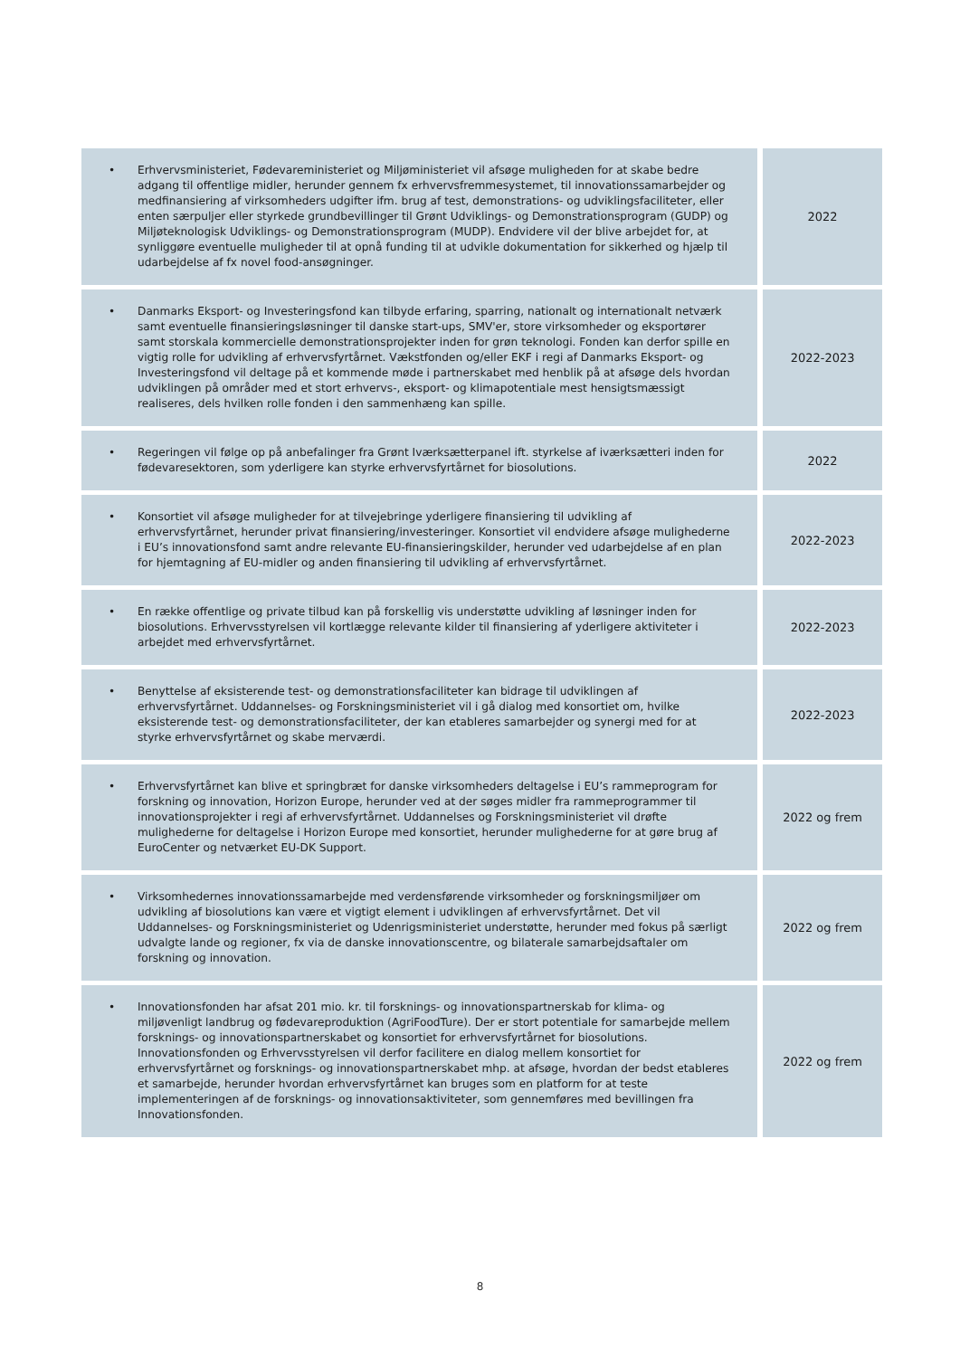| • Erhvervsministeriet, Fødevareministeriet og Miljøministeriet vil afsøge muligheden for at skabe bedre adgang til offentlige midler, herunder gennem fx erhvervsfremmesystemet, til innovationssamarbejder og medfinansiering af virksomheders udgifter ifm. brug af test, demonstrations- og udviklingsfaciliteter, eller enten særpuljer eller styrkede grundbevillinger til Grønt Udviklings- og Demonstrationsprogram (GUDP) og Miljøteknologisk Udviklings- og Demonstrationsprogram (MUDP). Endvidere vil der blive arbejdet for, at synliggøre eventuelle muligheder til at opnå funding til at udvikle dokumentation for sikkerhed og hjælp til udarbejdelse af fx novel food-ansøgninger. | 2022 |
| • Danmarks Eksport- og Investeringsfond kan tilbyde erfaring, sparring, nationalt og internationalt netværk samt eventuelle finansieringsløsninger til danske start-ups, SMV'er, store virksomheder og eksportører samt storskala kommercielle demonstrationsprojekter inden for grøn teknologi. Fonden kan derfor spille en vigtig rolle for udvikling af erhvervsfyrtårnet. Vækstfonden og/eller EKF i regi af Danmarks Eksport- og Investeringsfond vil deltage på et kommende møde i partnerskabet med henblik på at afsøge dels hvordan udviklingen på områder med et stort erhvervs-, eksport- og klimapotentiale mest hensigtsmæssigt realiseres, dels hvilken rolle fonden i den sammenhæng kan spille. | 2022-2023 |
| • Regeringen vil følge op på anbefalinger fra Grønt Iværksætterpanel ift. styrkelse af iværksætteri inden for fødevaresektoren, som yderligere kan styrke erhvervsfyrtårnet for biosolutions. | 2022 |
| • Konsortiet vil afsøge muligheder for at tilvejebringe yderligere finansiering til udvikling af erhvervsfyrtårnet, herunder privat finansiering/investeringer. Konsortiet vil endvidere afsøge mulighederne i EU’s innovationsfond samt andre relevante EU-finansieringskilder, herunder ved udarbejdelse af en plan for hjemtagning af EU-midler og anden finansiering til udvikling af erhvervsfyrtårnet. | 2022-2023 |
| • En række offentlige og private tilbud kan på forskellig vis understøtte udvikling af løsninger inden for biosolutions. Erhvervsstyrelsen vil kortlægge relevante kilder til finansiering af yderligere aktiviteter i arbejdet med erhvervsfyrtårnet. | 2022-2023 |
| • Benyttelse af eksisterende test- og demonstrationsfaciliteter kan bidrage til udviklingen af erhvervsfyrtårnet. Uddannelses- og Forskningsministeriet vil i gå dialog med konsortiet om, hvilke eksisterende test- og demonstrationsfaciliteter, der kan etableres samarbejder og synergi med for at styrke erhvervsfyrtårnet og skabe merværdi. | 2022-2023 |
| • Erhvervsfyrtårnet kan blive et springbræt for danske virksomheders deltagelse i EU’s rammeprogram for forskning og innovation, Horizon Europe, herunder ved at der søges midler fra rammeprogrammer til innovationsprojekter i regi af erhvervsfyrtårnet. Uddannelses og Forskningsministeriet vil drøfte mulighederne for deltagelse i Horizon Europe med konsortiet, herunder mulighederne for at gøre brug af EuroCenter og netværket EU-DK Support. | 2022 og frem |
| • Virksomhedernes innovationssamarbejde med verdensførende virksomheder og forskningsmiljøer om udvikling af biosolutions kan være et vigtigt element i udviklingen af erhvervsfyrtårnet. Det vil Uddannelses- og Forskningsministeriet og Udenrigsministeriet understøtte, herunder med fokus på særligt udvalgte lande og regioner, fx via de danske innovationscentre, og bilaterale samarbejdsaftaler om forskning og innovation. | 2022 og frem |
| • Innovationsfonden har afsat 201 mio. kr. til forsknings- og innovationspartnerskab for klima- og miljøvenligt landbrug og fødevareproduktion (AgriFoodTure). Der er stort potentiale for samarbejde mellem forsknings- og innovationspartnerskabet og konsortiet for erhvervsfyrtårnet for biosolutions. Innovationsfonden og Erhvervsstyrelsen vil derfor facilitere en dialog mellem konsortiet for erhvervsfyrtårnet og forsknings- og innovationspartnerskabet mhp. at afsøge, hvordan der bedst etableres et samarbejde, herunder hvordan erhvervsfyrtårnet kan bruges som en platform for at teste implementeringen af de forsknings- og innovationsaktiviteter, som gennemføres med bevillingen fra Innovationsfonden. | 2022 og frem |
8